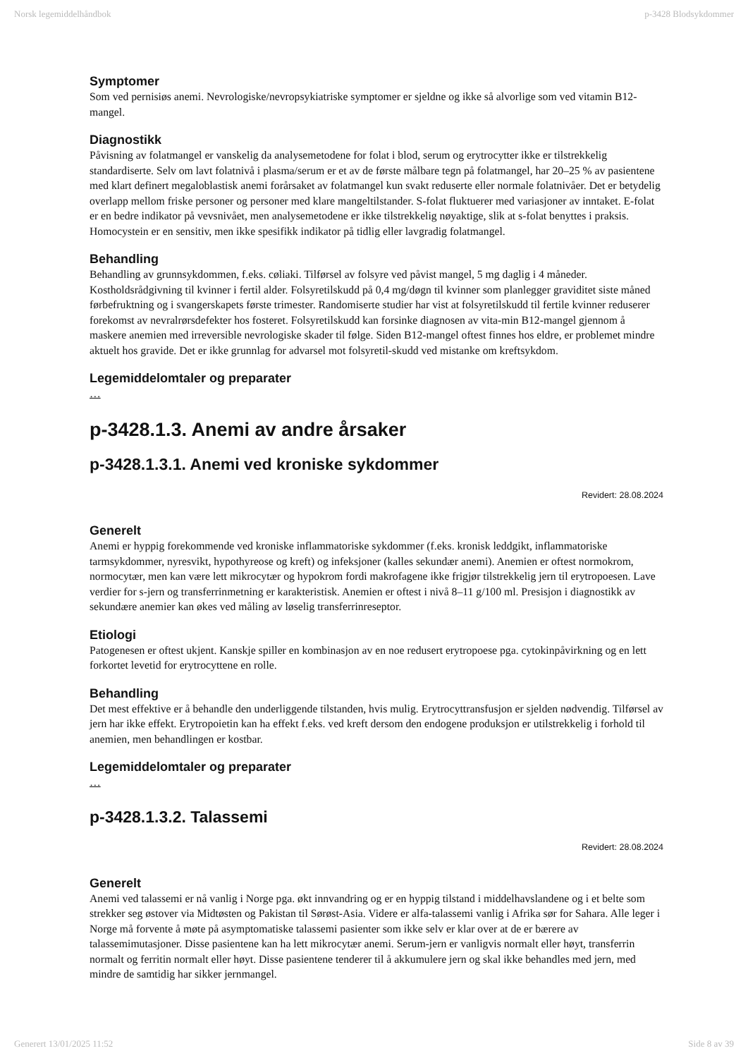Norsk legemiddelhåndbok p-3428 Blodsykdommer
Symptomer
Som ved pernisiøs anemi. Nevrologiske/nevropsykiatriske symptomer er sjeldne og ikke så alvorlige som ved vitamin B12-mangel.
Diagnostikk
Påvisning av folatmangel er vanskelig da analysemetodene for folat i blod, serum og erytrocytter ikke er tilstrekkelig standardiserte. Selv om lavt folatnivå i plasma/serum er et av de første målbare tegn på folatmangel, har 20–25 % av pasientene med klart definert megaloblastisk anemi forårsaket av folatmangel kun svakt reduserte eller normale folatnivåer. Det er betydelig overlapp mellom friske personer og personer med klare mangeltilstander. S-folat fluktuerer med variasjoner av inntaket. E-folat er en bedre indikator på vevsnivået, men analysemetodene er ikke tilstrekkelig nøyaktige, slik at s-folat benyttes i praksis. Homocystein er en sensitiv, men ikke spesifikk indikator på tidlig eller lavgradig folatmangel.
Behandling
Behandling av grunnsykdommen, f.eks. cøliaki. Tilførsel av folsyre ved påvist mangel, 5 mg daglig i 4 måneder. Kostholdsrådgivning til kvinner i fertil alder. Folsyretilskudd på 0,4 mg/døgn til kvinner som planlegger graviditet siste måned førbefruktning og i svangerskapets første trimester. Randomiserte studier har vist at folsyretilskudd til fertile kvinner reduserer forekomst av nevralrørsdefekter hos fosteret. Folsyretilskudd kan forsinke diagnosen av vita-min B12-mangel gjennom å maskere anemien med irreversible nevrologiske skader til følge. Siden B12-mangel oftest finnes hos eldre, er problemet mindre aktuelt hos gravide. Det er ikke grunnlag for advarsel mot folsyretil-skudd ved mistanke om kreftsykdom.
Legemiddelomtaler og preparater
…
p-3428.1.3. Anemi av andre årsaker
p-3428.1.3.1. Anemi ved kroniske sykdommer
Revidert: 28.08.2024
Generelt
Anemi er hyppig forekommende ved kroniske inflammatoriske sykdommer (f.eks. kronisk leddgikt, inflammatoriske tarmsykdommer, nyresvikt, hypothyreose og kreft) og infeksjoner (kalles sekundær anemi). Anemien er oftest normokrom, normocytær, men kan være lett mikrocytær og hypokrom fordi makrofagene ikke frigjør tilstrekkelig jern til erytropoesen. Lave verdier for s-jern og transferrinmetning er karakteristisk. Anemien er oftest i nivå 8–11 g/100 ml. Presisjon i diagnostikk av sekundære anemier kan økes ved måling av løselig transferrinreseptor.
Etiologi
Patogenesen er oftest ukjent. Kanskje spiller en kombinasjon av en noe redusert erytropoese pga. cytokinpåvirkning og en lett forkortet levetid for erytrocyttene en rolle.
Behandling
Det mest effektive er å behandle den underliggende tilstanden, hvis mulig. Erytrocyttransfusjon er sjelden nødvendig. Tilførsel av jern har ikke effekt. Erytropoietin kan ha effekt f.eks. ved kreft dersom den endogene produksjon er utilstrekkelig i forhold til anemien, men behandlingen er kostbar.
Legemiddelomtaler og preparater
…
p-3428.1.3.2. Talassemi
Revidert: 28.08.2024
Generelt
Anemi ved talassemi er nå vanlig i Norge pga. økt innvandring og er en hyppig tilstand i middelhavslandene og i et belte som strekker seg østover via Midtøsten og Pakistan til Sørøst-Asia. Videre er alfa-talassemi vanlig i Afrika sør for Sahara. Alle leger i Norge må forvente å møte på asymptomatiske talassemi pasienter som ikke selv er klar over at de er bærere av talassemimutasjoner. Disse pasientene kan ha lett mikrocytær anemi. Serum-jern er vanligvis normalt eller høyt, transferrin normalt og ferritin normalt eller høyt. Disse pasientene tenderer til å akkumulere jern og skal ikke behandles med jern, med mindre de samtidig har sikker jernmangel.
Generert 13/01/2025 11:52 Side 8 av 39